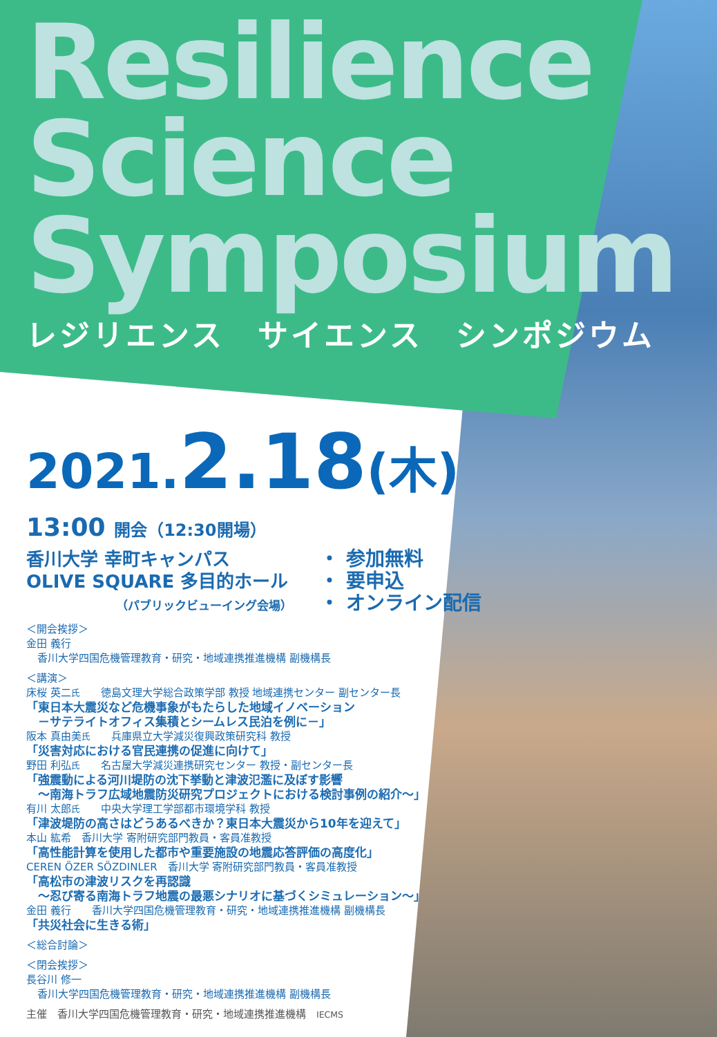Resilience
Science
Symposium
レジリエンス　サイエンス　シンポジウム
2021.2.18(木)
13:00 開会（12:30開場）
香川大学 幸町キャンパス
OLIVE SQUARE 多目的ホール
（パブリックビューイング会場）
・ 参加無料
・ 要申込
・ オンライン配信
＜開会挨拶＞
金田 義行
香川大学四国危機管理教育・研究・地域連携推進機構 副機構長
＜講演＞
床桜 英二氏　　徳島文理大学総合政策学部 教授 地域連携センター 副センター長
「東日本大震災など危機事象がもたらした地域イノベーション
　－サテライトオフィス集積とシームレス民泊を例に－」
阪本 真由美氏　　兵庫県立大学減災復興政策研究科 教授
「災害対応における官民連携の促進に向けて」
野田 利弘氏　　名古屋大学減災連携研究センター 教授・副センター長
「強震動による河川堤防の沈下挙動と津波氾濫に及ぼす影響
　～南海トラフ広域地震防災研究プロジェクトにおける検討事例の紹介～」
有川 太郎氏　　中央大学理工学部都市環境学科 教授
「津波堤防の高さはどうあるべきか？東日本大震災から10年を迎えて」
本山 紘希　香川大学 寄附研究部門教員・客員准教授
「高性能計算を使用した都市や重要施設の地震応答評価の高度化」
CEREN ÖZER SÖZDINLER　香川大学 寄附研究部門教員・客員准教授
「高松市の津波リスクを再認識
　～忍び寄る南海トラフ地震の最悪シナリオに基づくシミュレーション～」
金田 義行　　香川大学四国危機管理教育・研究・地域連携推進機構 副機構長
「共災社会に生きる術」
＜総合討論＞
＜閉会挨拶＞
長谷川 修一
香川大学四国危機管理教育・研究・地域連携推進機構 副機構長
主催　香川大学四国危機管理教育・研究・地域連携推進機構　IECMS